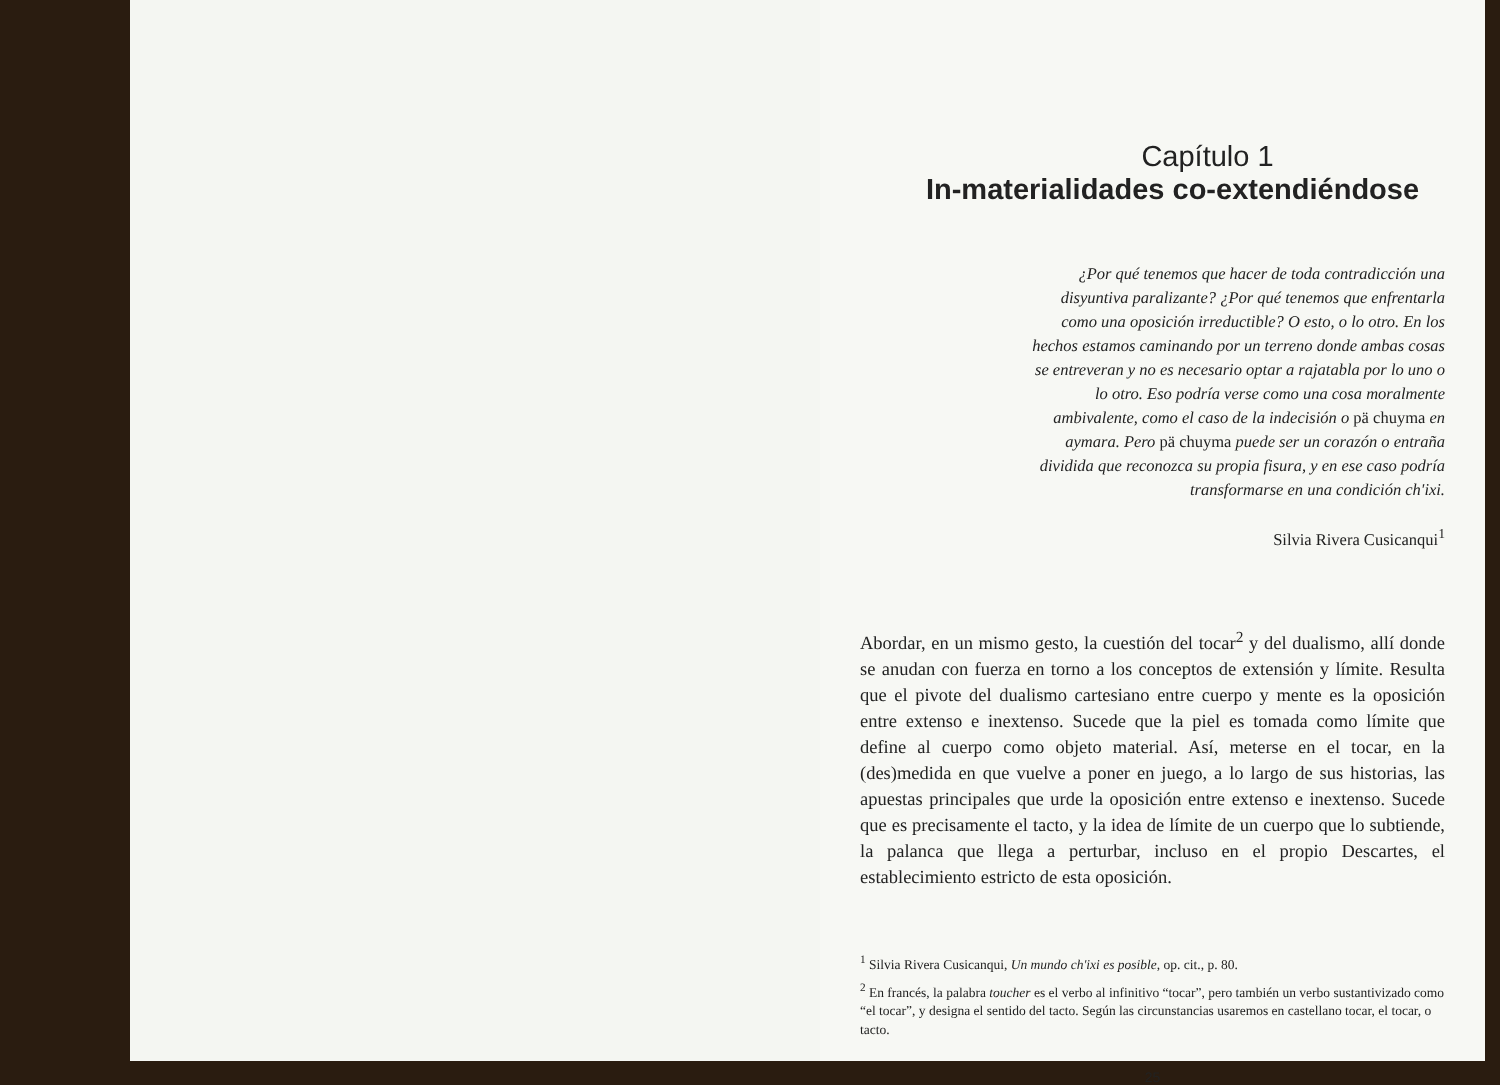Capítulo 1
In-materialidades co-extendiéndose
¿Por qué tenemos que hacer de toda contradicción una disyuntiva paralizante? ¿Por qué tenemos que enfrentarla como una oposición irreductible? O esto, o lo otro. En los hechos estamos caminando por un terreno donde ambas cosas se entreveran y no es necesario optar a rajatabla por lo uno o lo otro. Eso podría verse como una cosa moralmente ambivalente, como el caso de la indecisión o pä chuyma en aymara. Pero pä chuyma puede ser un corazón o entraña dividida que reconozca su propia fisura, y en ese caso podría transformarse en una condición ch'ixi.
Silvia Rivera Cusicanqui<sup>1</sup>
Abordar, en un mismo gesto, la cuestión del tocar<sup>2</sup> y del dualismo, allí donde se anudan con fuerza en torno a los conceptos de extensión y límite. Resulta que el pivote del dualismo cartesiano entre cuerpo y mente es la oposición entre extenso e inextenso. Sucede que la piel es tomada como límite que define al cuerpo como objeto material. Así, meterse en el tocar, en la (des)medida en que vuelve a poner en juego, a lo largo de sus historias, las apuestas principales que urde la oposición entre extenso e inextenso. Sucede que es precisamente el tacto, y la idea de límite de un cuerpo que lo subtiende, la palanca que llega a perturbar, incluso en el propio Descartes, el establecimiento estricto de esta oposición.
<sup>1</sup> Silvia Rivera Cusicanqui, Un mundo ch'ixi es posible, op. cit., p. 80.
<sup>2</sup> En francés, la palabra toucher es el verbo al infinitivo “tocar”, pero también un verbo sustantivizado como “el tocar”, y designa el sentido del tacto. Según las circunstancias usaremos en castellano tocar, el tocar, o tacto.
25